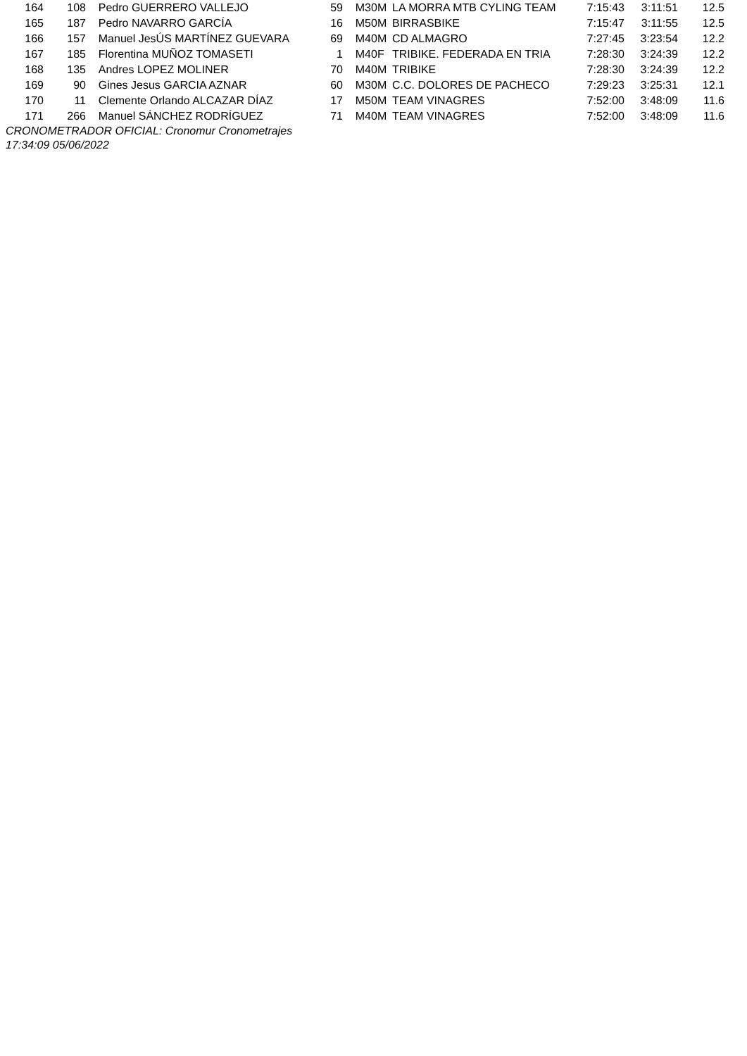| 164 | 108 | Pedro GUERRERO VALLEJO | 59 | M30M | LA MORRA MTB CYLING TEAM | 7:15:43 | 3:11:51 | 12.5 |
| 165 | 187 | Pedro NAVARRO GARCÍA | 16 | M50M | BIRRASBIKE | 7:15:47 | 3:11:55 | 12.5 |
| 166 | 157 | Manuel JesÚS MARTÍNEZ GUEVARA | 69 | M40M | CD ALMAGRO | 7:27:45 | 3:23:54 | 12.2 |
| 167 | 185 | Florentina MUÑOZ TOMASETI | 1 | M40F | TRIBIKE. FEDERADA EN TRIA | 7:28:30 | 3:24:39 | 12.2 |
| 168 | 135 | Andres LOPEZ MOLINER | 70 | M40M | TRIBIKE | 7:28:30 | 3:24:39 | 12.2 |
| 169 | 90 | Gines Jesus GARCIA AZNAR | 60 | M30M | C.C. DOLORES DE PACHECO | 7:29:23 | 3:25:31 | 12.1 |
| 170 | 11 | Clemente Orlando ALCAZAR DÍAZ | 17 | M50M | TEAM VINAGRES | 7:52:00 | 3:48:09 | 11.6 |
| 171 | 266 | Manuel SÁNCHEZ RODRÍGUEZ | 71 | M40M | TEAM VINAGRES | 7:52:00 | 3:48:09 | 11.6 |
CRONOMETRADOR OFICIAL: Cronomur Cronometrajes
17:34:09 05/06/2022